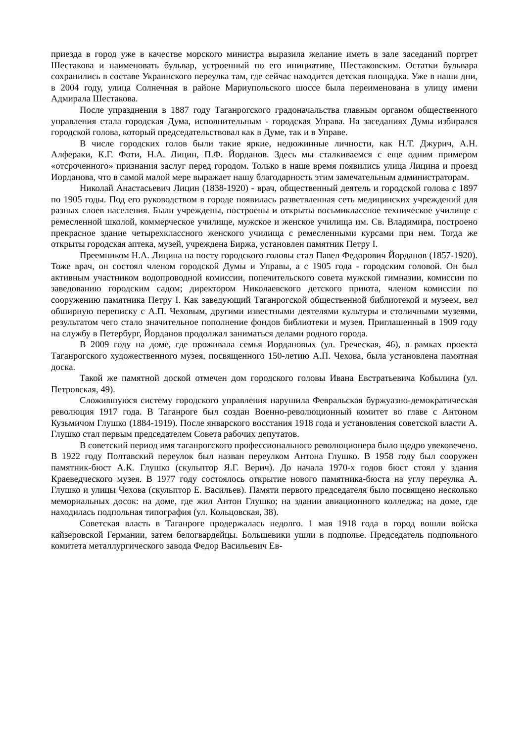приезда в город уже в качестве морского министра выразила желание иметь в зале заседаний портрет Шестакова и наименовать бульвар, устроенный по его инициативе, Шестаковским. Остатки бульвара сохранились в составе Украинского переулка там, где сейчас находится детская площадка. Уже в наши дни, в 2004 году, улица Солнечная в районе Мариупольского шоссе была переименована в улицу имени Адмирала Шестакова.
После упразднения в 1887 году Таганрогского градоначальства главным органом общественного управления стала городская Дума, исполнительным - городская Управа. На заседаниях Думы избирался городской голова, который председательствовал как в Думе, так и в Управе.
В числе городских голов были такие яркие, недюжинные личности, как Н.Т. Джурич, А.Н. Алфераки, К.Г. Фоти, Н.А. Лицин, П.Ф. Йорданов. Здесь мы сталкиваемся с еще одним примером «отсроченного» признания заслуг перед городом. Только в наше время появились улица Лицина и проезд Иорданова, что в самой малой мере выражает нашу благодарность этим замечательным администраторам.
Николай Анастасьевич Лицин (1838-1920) - врач, общественный деятель и городской голова с 1897 по 1905 годы. Под его руководством в городе появилась разветвленная сеть медицинских учреждений для разных слоев населения. Были учреждены, построены и открыты восьмиклассное техническое училище с ремесленной школой, коммерческое училище, мужское и женское училища им. Св. Владимира, построено прекрасное здание четырехклассного женского училища с ремесленными курсами при нем. Тогда же открыты городская аптека, музей, учреждена Биржа, установлен памятник Петру I.
Преемником Н.А. Лицина на посту городского головы стал Павел Федорович Йорданов (1857-1920). Тоже врач, он состоял членом городской Думы и Управы, а с 1905 года - городским головой. Он был активным участником водопроводной комиссии, попечительского совета мужской гимназии, комиссии по заведованию городским садом; директором Николаевского детского приюта, членом комиссии по сооружению памятника Петру I. Как заведующий Таганрогской общественной библиотекой и музеем, вел обширную переписку с А.П. Чеховым, другими известными деятелями культуры и столичными музеями, результатом чего стало значительное пополнение фондов библиотеки и музея. Приглашенный в 1909 году на службу в Петербург, Йорданов продолжал заниматься делами родного города.
В 2009 году на доме, где проживала семья Иордановых (ул. Греческая, 46), в рамках проекта Таганрогского художественного музея, посвященного 150-летию А.П. Чехова, была установлена памятная доска.
Такой же памятной доской отмечен дом городского головы Ивана Евстратьевича Кобылина (ул. Петровская, 49).
Сложившуюся систему городского управления нарушила Февральская буржуазно-демократическая революция 1917 года. В Таганроге был создан Военно-революционный комитет во главе с Антоном Кузьмичом Глушко (1884-1919). После январского восстания 1918 года и установления советской власти А. Глушко стал первым председателем Совета рабочих депутатов.
В советский период имя таганрогского профессионального революционера было щедро увековечено. В 1922 году Полтавский переулок был назван переулком Антона Глушко. В 1958 году был сооружен памятник-бюст А.К. Глушко (скульптор Я.Г. Верич). До начала 1970-х годов бюст стоял у здания Краеведческого музея. В 1977 году состоялось открытие нового памятника-бюста на углу переулка А. Глушко и улицы Чехова (скульптор Е. Васильев). Памяти первого председателя было посвящено несколько мемориальных досок: на доме, где жил Антон Глушко; на здании авиационного колледжа; на доме, где находилась подпольная типография (ул. Кольцовская, 38).
Советская власть в Таганроге продержалась недолго. 1 мая 1918 года в город вошли войска кайзеровской Германии, затем белогвардейцы. Большевики ушли в подполье. Председатель подпольного комитета металлургического завода Федор Васильевич Ев-